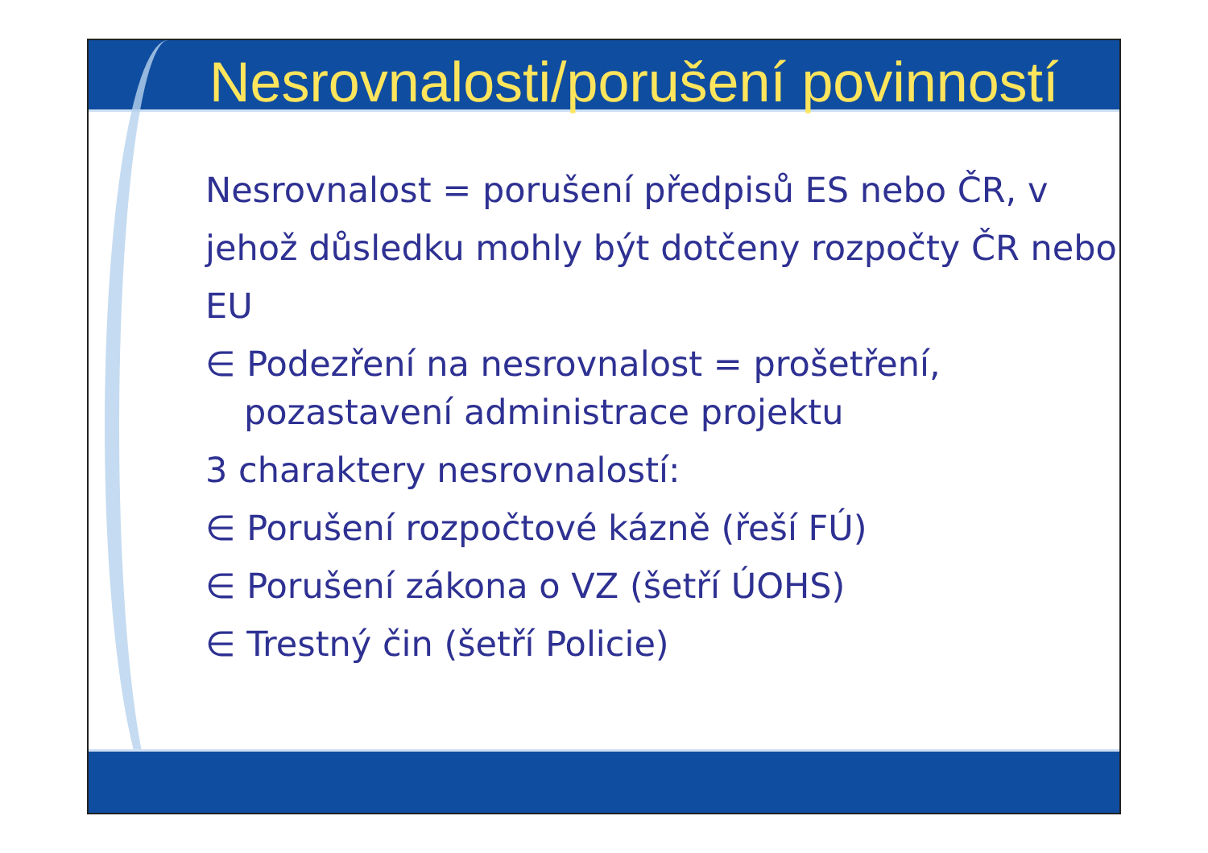Nesrovnalosti/porušení povinností
Nesrovnalost = porušení předpisů ES nebo ČR, v jehož důsledku mohly být dotčeny rozpočty ČR nebo EU
∈ Podezření na nesrovnalost = prošetření, pozastavení administrace projektu
3 charaktery nesrovnalostí:
∈ Porušení rozpočtové kázně (řeší FÚ)
∈ Porušení zákona o VZ (šetří ÚOHS)
∈ Trestný čin (šetří Policie)